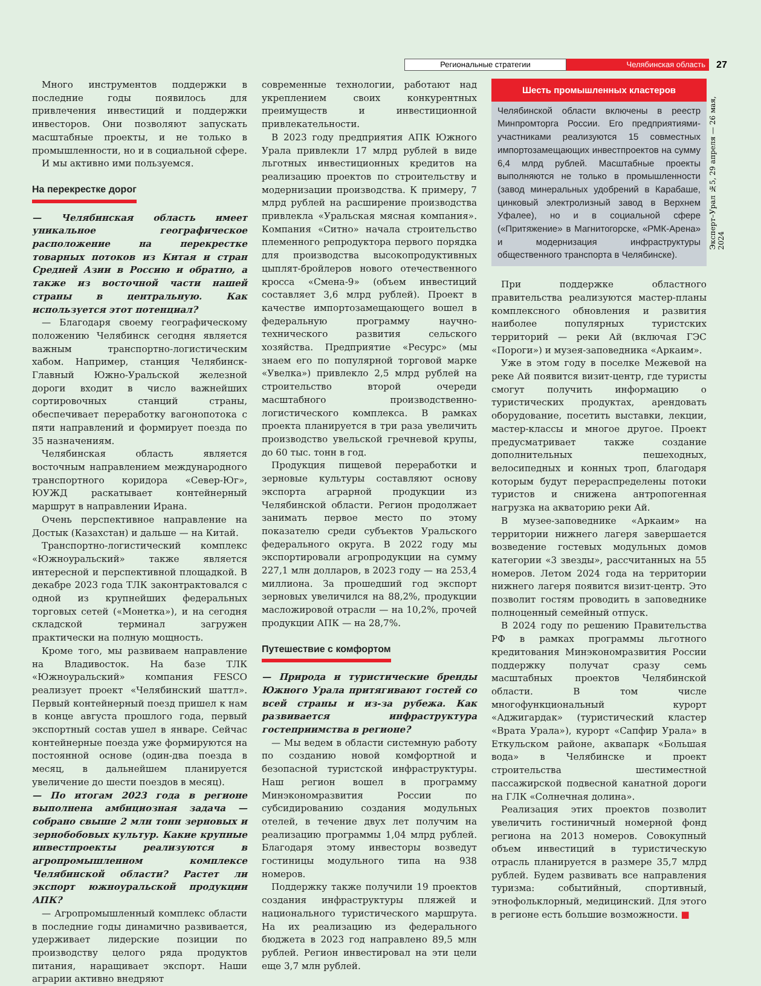Региональные стратегии
Челябинская область
27
Эксперт–Урал №5, 29 апреля — 26 мая, 2024
Много инструментов поддержки в последние годы появилось для привлечения инвестиций и поддержки инвесторов. Они позволяют запускать масштабные проекты, и не только в промышленности, но и в социальной сфере.
И мы активно ими пользуемся.
На перекрестке дорог
— Челябинская область имеет уникальное географическое расположение на перекрестке товарных потоков из Китая и стран Средней Азии в Россию и обратно, а также из восточной части нашей страны в центральную. Как используется этот потенциал?
— Благодаря своему географическому положению Челябинск сегодня является важным транспортно-логистическим хабом. Например, станция Челябинск-Главный Южно-Уральской железной дороги входит в число важнейших сортировочных станций страны, обеспечивает переработку вагонопотока с пяти направлений и формирует поезда по 35 назначениям.
Челябинская область является восточным направлением международного транспортного коридора «Север-Юг», ЮУЖД раскатывает контейнерный маршрут в направлении Ирана.
Очень перспективное направление на Достык (Казахстан) и дальше — на Китай.
Транспортно-логистический комплекс «Южноуральский» также является интересной и перспективной площадкой. В декабре 2023 года ТЛК законтрактовался с одной из крупнейших федеральных торговых сетей («Монетка»), и на сегодня складской терминал загружен практически на полную мощность.
Кроме того, мы развиваем направление на Владивосток. На базе ТЛК «Южноуральский» компания FESCO реализует проект «Челябинский шаттл». Первый контейнерный поезд пришел к нам в конце августа прошлого года, первый экспортный состав ушел в январе. Сейчас контейнерные поезда уже формируются на постоянной основе (один-два поезда в месяц, в дальнейшем планируется увеличение до шести поездов в месяц).
— По итогам 2023 года в регионе выполнена амбициозная задача — собрано свыше 2 млн тонн зерновых и зернобобовых культур. Какие крупные инвестпроекты реализуются в агропромышленном комплексе Челябинской области? Растет ли экспорт южноуральской продукции АПК?
— Агропромышленный комплекс области в последние годы динамично развивается, удерживает лидерские позиции по производству целого ряда продуктов питания, наращивает экспорт. Наши аграрии активно внедряют
современные технологии, работают над укреплением своих конкурентных преимуществ и инвестиционной привлекательности.
В 2023 году предприятия АПК Южного Урала привлекли 17 млрд рублей в виде льготных инвестиционных кредитов на реализацию проектов по строительству и модернизации производства. К примеру, 7 млрд рублей на расширение производства привлекла «Уральская мясная компания». Компания «Ситно» начала строительство племенного репродуктора первого порядка для производства высокопродуктивных цыплят-бройлеров нового отечественного кросса «Смена-9» (объем инвестиций составляет 3,6 млрд рублей). Проект в качестве импортозамещающего вошел в федеральную программу научно-технического развития сельского хозяйства. Предприятие «Ресурс» (мы знаем его по популярной торговой марке «Увелка») привлекло 2,5 млрд рублей на строительство второй очереди масштабного производственно-логистического комплекса. В рамках проекта планируется в три раза увеличить производство увельской гречневой крупы, до 60 тыс. тонн в год.
Продукция пищевой переработки и зерновые культуры составляют основу экспорта аграрной продукции из Челябинской области. Регион продолжает занимать первое место по этому показателю среди субъектов Уральского федерального округа. В 2022 году мы экспортировали агропродукции на сумму 227,1 млн долларов, в 2023 году — на 253,4 миллиона. За прошедший год экспорт зерновых увеличился на 88,2%, продукции масложировой отрасли — на 10,2%, прочей продукции АПК — на 28,7%.
Путешествие с комфортом
— Природа и туристические бренды Южного Урала притягивают гостей со всей страны и из-за рубежа. Как развивается инфраструктура гостеприимства в регионе?
— Мы ведем в области системную работу по созданию новой комфортной и безопасной туристской инфраструктуры. Наш регион вошел в программу Минэкономразвития России по субсидированию создания модульных отелей, в течение двух лет получим на реализацию программы 1,04 млрд рублей. Благодаря этому инвесторы возведут гостиницы модульного типа на 938 номеров.
Поддержку также получили 19 проектов создания инфраструктуры пляжей и национального туристического маршрута. На их реализацию из федерального бюджета в 2023 год направлено 89,5 млн рублей. Регион инвестировал на эти цели еще 3,7 млн рублей.
Шесть промышленных кластеров
Челябинской области включены в реестр Минпромторга России. Его предприятиями-участниками реализуются 15 совместных импортозамещающих инвестпроектов на сумму 6,4 млрд рублей. Масштабные проекты выполняются не только в промышленности (завод минеральных удобрений в Карабаше, цинковый электролизный завод в Верхнем Уфалее), но и в социальной сфере («Притяжение» в Магнитогорске, «РМК-Арена» и модернизация инфраструктуры общественного транспорта в Челябинске).
При поддержке областного правительства реализуются мастер-планы комплексного обновления и развития наиболее популярных туристских территорий — реки Ай (включая ГЭС «Пороги») и музея-заповедника «Аркаим».
Уже в этом году в поселке Межевой на реке Ай появится визит-центр, где туристы смогут получить информацию о туристических продуктах, арендовать оборудование, посетить выставки, лекции, мастер-классы и многое другое. Проект предусматривает также создание дополнительных пешеходных, велосипедных и конных троп, благодаря которым будут перераспределены потоки туристов и снижена антропогенная нагрузка на акваторию реки Ай.
В музее-заповеднике «Аркаим» на территории нижнего лагеря завершается возведение гостевых модульных домов категории «3 звезды», рассчитанных на 55 номеров. Летом 2024 года на территории нижнего лагеря появится визит-центр. Это позволит гостям проводить в заповеднике полноценный семейный отпуск.
В 2024 году по решению Правительства РФ в рамках программы льготного кредитования Минэкономразвития России поддержку получат сразу семь масштабных проектов Челябинской области. В том числе многофункциональный курорт «Аджигардак» (туристический кластер «Врата Урала»), курорт «Сапфир Урала» в Еткульском районе, аквапарк «Большая вода» в Челябинске и проект строительства шестиместной пассажирской подвесной канатной дороги на ГЛК «Солнечная долина».
Реализация этих проектов позволит увеличить гостиничный номерной фонд региона на 2013 номеров. Совокупный объем инвестиций в туристическую отрасль планируется в размере 35,7 млрд рублей. Будем развивать все направления туризма: событийный, спортивный, этнофольклорный, медицинский. Для этого в регионе есть большие возможности. ■